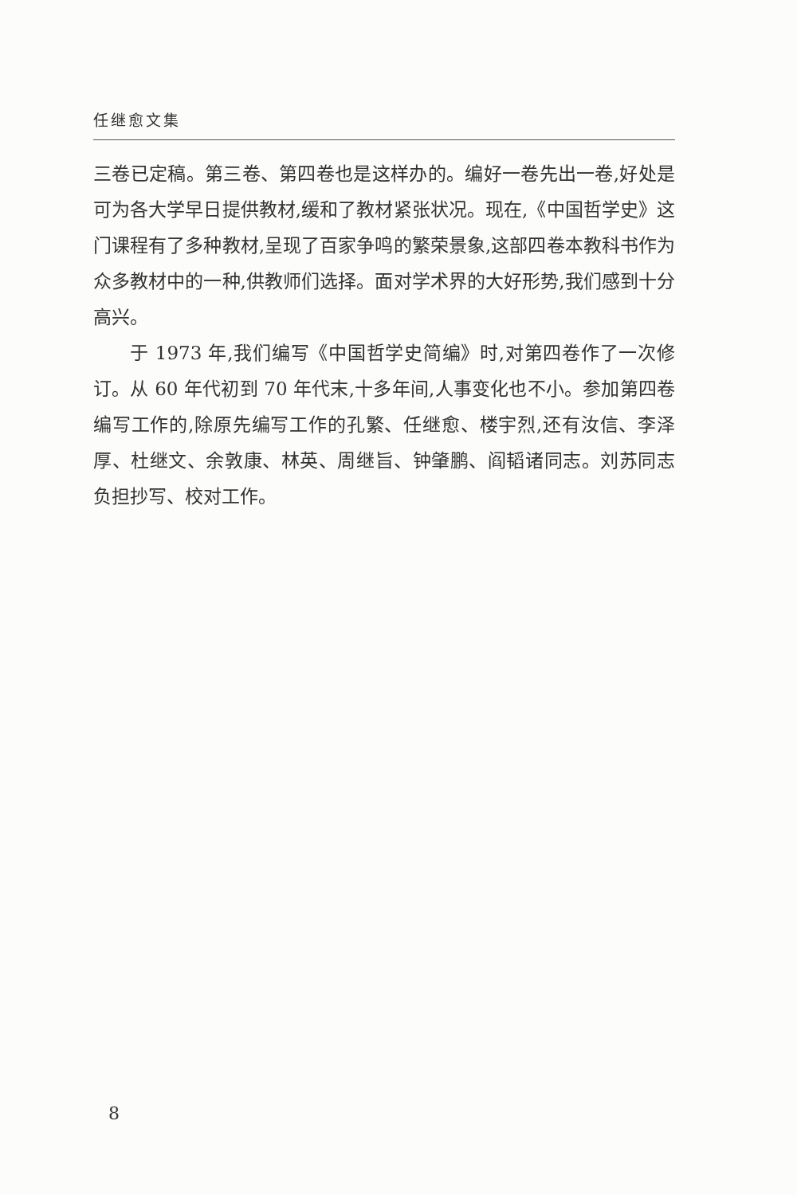任继愈文集
三卷已定稿。第三卷、第四卷也是这样办的。编好一卷先出一卷,好处是可为各大学早日提供教材,缓和了教材紧张状况。现在,《中国哲学史》这门课程有了多种教材,呈现了百家争鸣的繁荣景象,这部四卷本教科书作为众多教材中的一种,供教师们选择。面对学术界的大好形势,我们感到十分高兴。
于 1973 年,我们编写《中国哲学史简编》时,对第四卷作了一次修订。从 60 年代初到 70 年代末,十多年间,人事变化也不小。参加第四卷编写工作的,除原先编写工作的孔繁、任继愈、楼宇烈,还有汝信、李泽厚、杜继文、余敦康、林英、周继旨、钟肇鹏、阎韬诸同志。刘苏同志负担抄写、校对工作。
8